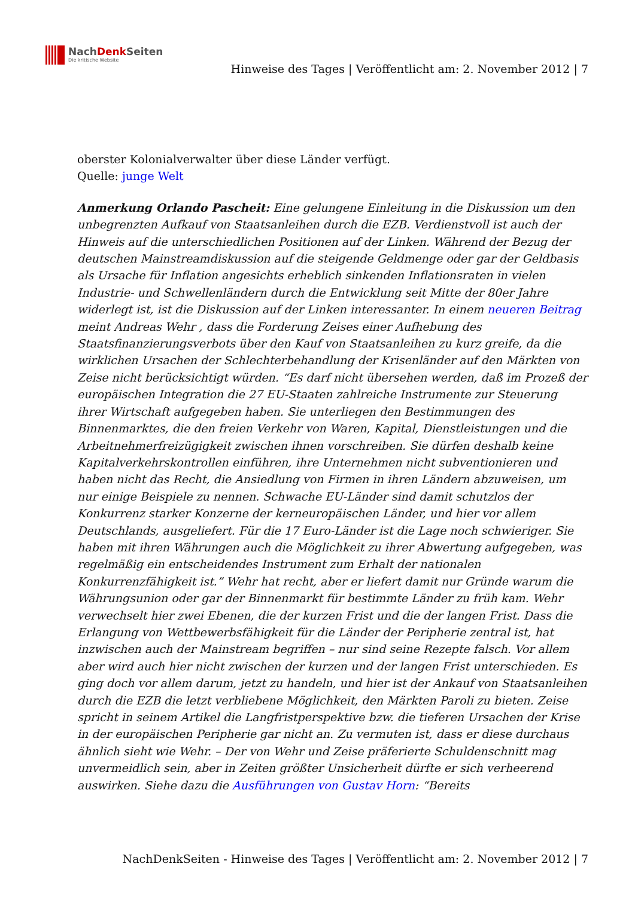NachDenk Seiten
Die kritische Website
Hinweise des Tages | Veröffentlicht am: 2. November 2012 | 7
oberster Kolonialverwalter über diese Länder verfügt.
Quelle: junge Welt
Anmerkung Orlando Pascheit: Eine gelungene Einleitung in die Diskussion um den unbegrenzten Aufkauf von Staatsanleihen durch die EZB. Verdienstvoll ist auch der Hinweis auf die unterschiedlichen Positionen auf der Linken. Während der Bezug der deutschen Mainstreamdiskussion auf die steigende Geldmenge oder gar der Geldbasis als Ursache für Inflation angesichts erheblich sinkenden Inflationsraten in vielen Industrie- und Schwellenländern durch die Entwicklung seit Mitte der 80er Jahre widerlegt ist, ist die Diskussion auf der Linken interessanter. In einem neueren Beitrag meint Andreas Wehr , dass die Forderung Zeises einer Aufhebung des Staatsfinanzierungsverbots über den Kauf von Staatsanleihen zu kurz greife, da die wirklichen Ursachen der Schlechterbehandlung der Krisenländer auf den Märkten von Zeise nicht berücksichtigt würden. “Es darf nicht übersehen werden, daß im Prozeß der europäischen Integration die 27 EU-Staaten zahlreiche Instrumente zur Steuerung ihrer Wirtschaft aufgegeben haben. Sie unterliegen den Bestimmungen des Binnenmarktes, die den freien Verkehr von Waren, Kapital, Dienstleistungen und die Arbeitnehmerfreizügigkeit zwischen ihnen vorschreiben. Sie dürfen deshalb keine Kapitalverkehrskontrollen einführen, ihre Unternehmen nicht subventionieren und haben nicht das Recht, die Ansiedlung von Firmen in ihren Ländern abzuweisen, um nur einige Beispiele zu nennen. Schwache EU-Länder sind damit schutzlos der Konkurrenz starker Konzerne der kerneuropäischen Länder, und hier vor allem Deutschlands, ausgeliefert. Für die 17 Euro-Länder ist die Lage noch schwieriger. Sie haben mit ihren Währungen auch die Möglichkeit zu ihrer Abwertung aufgegeben, was regelmäßig ein entscheidendes Instrument zum Erhalt der nationalen Konkurrenzfähigkeit ist.” Wehr hat recht, aber er liefert damit nur Gründe warum die Währungsunion oder gar der Binnenmarkt für bestimmte Länder zu früh kam. Wehr verwechselt hier zwei Ebenen, die der kurzen Frist und die der langen Frist. Dass die Erlangung von Wettbewerbsfähigkeit für die Länder der Peripherie zentral ist, hat inzwischen auch der Mainstream begriffen – nur sind seine Rezepte falsch. Vor allem aber wird auch hier nicht zwischen der kurzen und der langen Frist unterschieden. Es ging doch vor allem darum, jetzt zu handeln, und hier ist der Ankauf von Staatsanleihen durch die EZB die letzt verbliebene Möglichkeit, den Märkten Paroli zu bieten. Zeise spricht in seinem Artikel die Langfristperspektive bzw. die tieferen Ursachen der Krise in der europäischen Peripherie gar nicht an. Zu vermuten ist, dass er diese durchaus ähnlich sieht wie Wehr. – Der von Wehr und Zeise präferierte Schuldenschnitt mag unvermeidlich sein, aber in Zeiten größter Unsicherheit dürfte er sich verheerend auswirken. Siehe dazu die Ausführungen von Gustav Horn: “Bereits
NachDenkSeiten - Hinweise des Tages | Veröffentlicht am: 2. November 2012 | 7